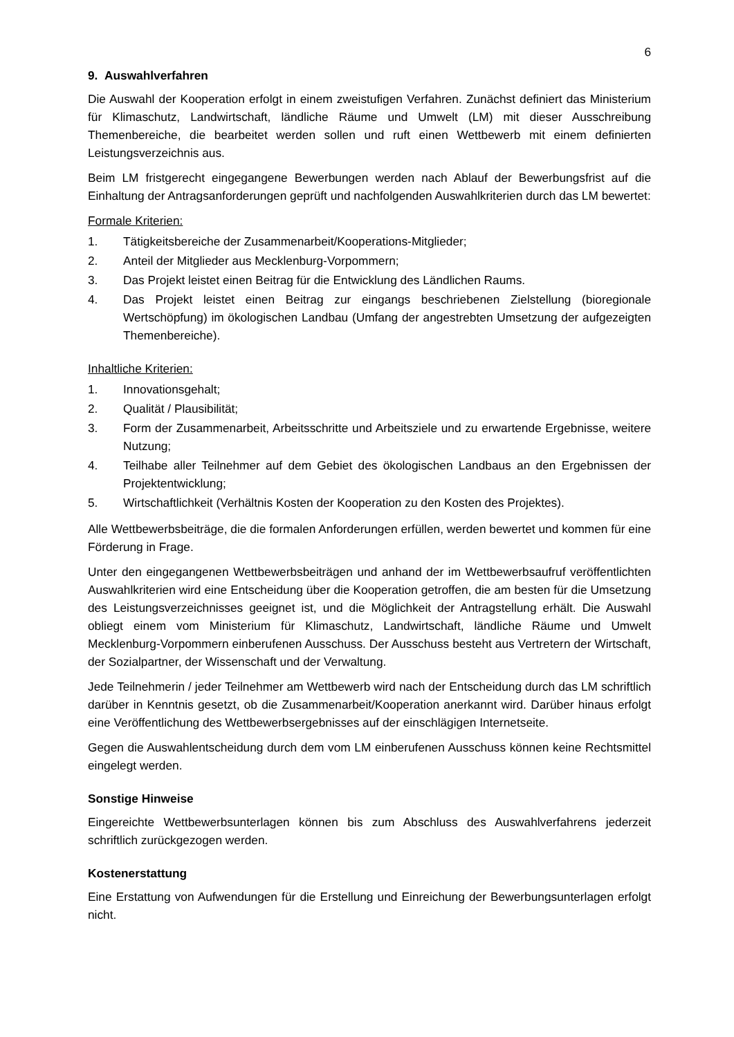6
9. Auswahlverfahren
Die Auswahl der Kooperation erfolgt in einem zweistufigen Verfahren. Zunächst definiert das Ministerium für Klimaschutz, Landwirtschaft, ländliche Räume und Umwelt (LM) mit dieser Ausschreibung Themenbereiche, die bearbeitet werden sollen und ruft einen Wettbewerb mit einem definierten Leistungsverzeichnis aus.
Beim LM fristgerecht eingegangene Bewerbungen werden nach Ablauf der Bewerbungsfrist auf die Einhaltung der Antragsanforderungen geprüft und nachfolgenden Auswahlkriterien durch das LM bewertet:
Formale Kriterien:
1. Tätigkeitsbereiche der Zusammenarbeit/Kooperations-Mitglieder;
2. Anteil der Mitglieder aus Mecklenburg-Vorpommern;
3. Das Projekt leistet einen Beitrag für die Entwicklung des Ländlichen Raums.
4. Das Projekt leistet einen Beitrag zur eingangs beschriebenen Zielstellung (bioregionale Wertschöpfung) im ökologischen Landbau (Umfang der angestrebten Umsetzung der aufgezeigten Themenbereiche).
Inhaltliche Kriterien:
1. Innovationsgehalt;
2. Qualität / Plausibilität;
3. Form der Zusammenarbeit, Arbeitsschritte und Arbeitsziele und zu erwartende Ergebnisse, weitere Nutzung;
4. Teilhabe aller Teilnehmer auf dem Gebiet des ökologischen Landbaus an den Ergebnissen der Projektentwicklung;
5. Wirtschaftlichkeit (Verhältnis Kosten der Kooperation zu den Kosten des Projektes).
Alle Wettbewerbsbeiträge, die die formalen Anforderungen erfüllen, werden bewertet und kommen für eine Förderung in Frage.
Unter den eingegangenen Wettbewerbsbeiträgen und anhand der im Wettbewerbsaufruf veröffentlichten Auswahlkriterien wird eine Entscheidung über die Kooperation getroffen, die am besten für die Umsetzung des Leistungsverzeichnisses geeignet ist, und die Möglichkeit der Antragstellung erhält. Die Auswahl obliegt einem vom Ministerium für Klimaschutz, Landwirtschaft, ländliche Räume und Umwelt Mecklenburg-Vorpommern einberufenen Ausschuss. Der Ausschuss besteht aus Vertretern der Wirtschaft, der Sozialpartner, der Wissenschaft und der Verwaltung.
Jede Teilnehmerin / jeder Teilnehmer am Wettbewerb wird nach der Entscheidung durch das LM schriftlich darüber in Kenntnis gesetzt, ob die Zusammenarbeit/Kooperation anerkannt wird. Darüber hinaus erfolgt eine Veröffentlichung des Wettbewerbsergebnisses auf der einschlägigen Internetseite.
Gegen die Auswahlentscheidung durch dem vom LM einberufenen Ausschuss können keine Rechtsmittel eingelegt werden.
Sonstige Hinweise
Eingereichte Wettbewerbsunterlagen können bis zum Abschluss des Auswahlverfahrens jederzeit schriftlich zurückgezogen werden.
Kostenerstattung
Eine Erstattung von Aufwendungen für die Erstellung und Einreichung der Bewerbungsunterlagen erfolgt nicht.